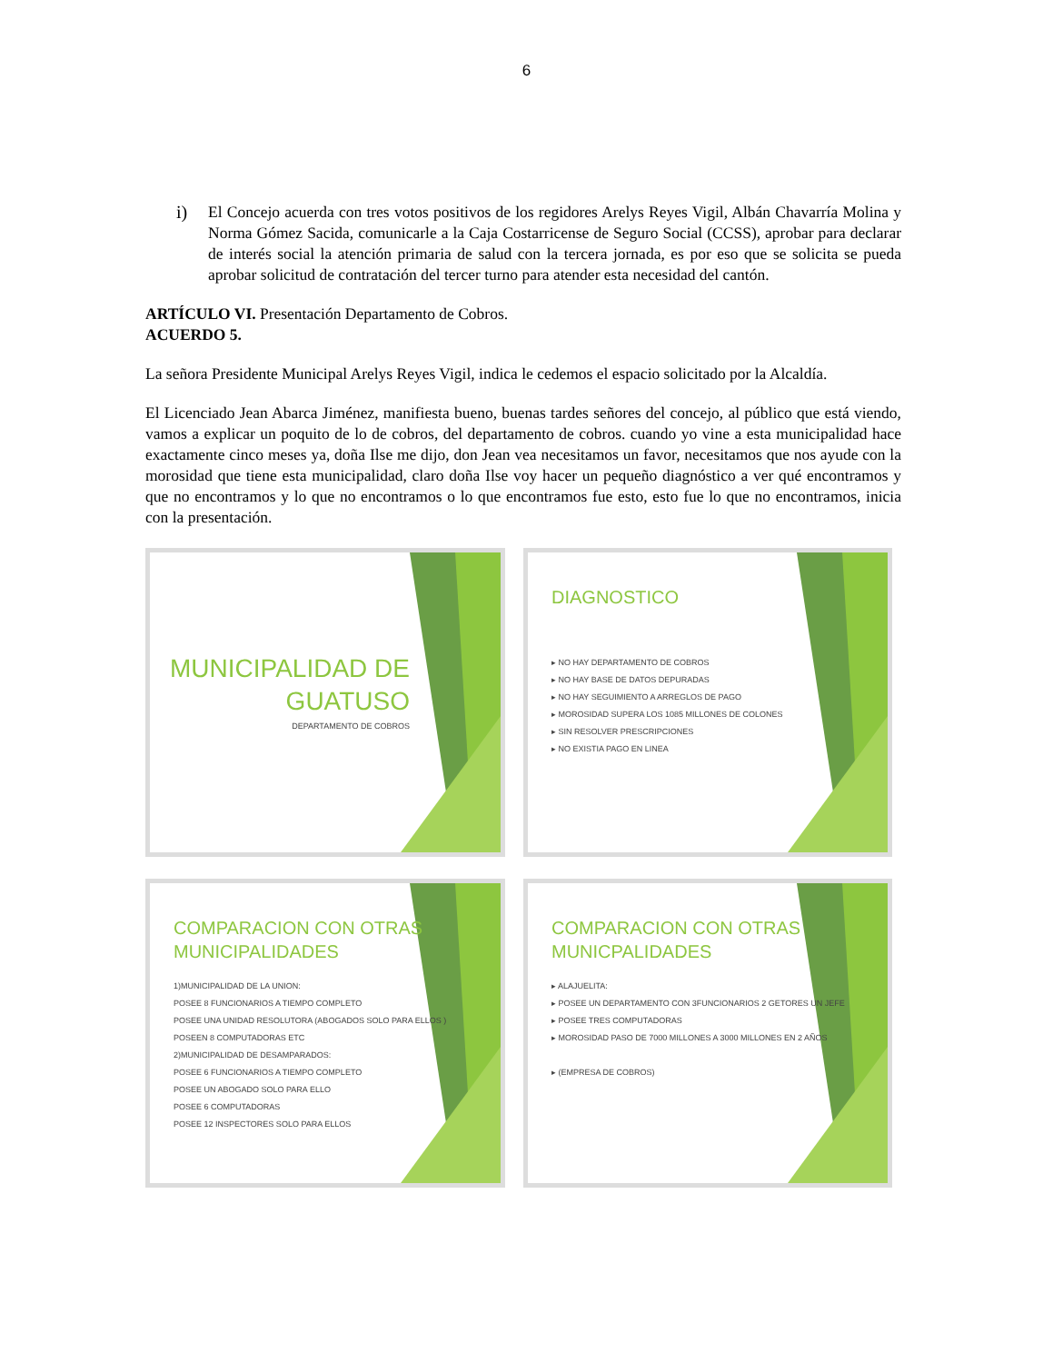6
i) El Concejo acuerda con tres votos positivos de los regidores Arelys Reyes Vigil, Albán Chavarría Molina y Norma Gómez Sacida, comunicarle a la Caja Costarricense de Seguro Social (CCSS), aprobar para declarar de interés social la atención primaria de salud con la tercera jornada, es por eso que se solicita se pueda aprobar solicitud de contratación del tercer turno para atender esta necesidad del cantón.
ARTÍCULO VI. Presentación Departamento de Cobros.
ACUERDO 5.
La señora Presidente Municipal Arelys Reyes Vigil, indica le cedemos el espacio solicitado por la Alcaldía.
El Licenciado Jean Abarca Jiménez, manifiesta bueno, buenas tardes señores del concejo, al público que está viendo, vamos a explicar un poquito de lo de cobros, del departamento de cobros. cuando yo vine a esta municipalidad hace exactamente cinco meses ya, doña Ilse me dijo, don Jean vea necesitamos un favor, necesitamos que nos ayude con la morosidad que tiene esta municipalidad, claro doña Ilse voy hacer un pequeño diagnóstico a ver qué encontramos y que no encontramos y lo que no encontramos o lo que encontramos fue esto, esto fue lo que no encontramos, inicia con la presentación.
MUNICIPALIDAD DE
GUATUSO
DEPARTAMENTO DE COBROS
DIAGNOSTICO
▸ NO HAY DEPARTAMENTO DE COBROS
▸ NO HAY BASE DE DATOS DEPURADAS
▸ NO HAY SEGUIMIENTO A ARREGLOS DE PAGO
▸ MOROSIDAD SUPERA LOS 1085 MILLONES DE COLONES
▸ SIN RESOLVER PRESCRIPCIONES
▸ NO EXISTIA PAGO EN LINEA
COMPARACION CON OTRAS
MUNICIPALIDADES
1)MUNICIPALIDAD DE LA UNION:
POSEE 8 FUNCIONARIOS A TIEMPO COMPLETO
POSEE UNA UNIDAD RESOLUTORA (ABOGADOS SOLO PARA ELLOS )
POSEEN 8 COMPUTADORAS ETC
2)MUNICIPALIDAD DE DESAMPARADOS:
POSEE 6 FUNCIONARIOS A TIEMPO COMPLETO
POSEE UN ABOGADO SOLO PARA ELLO
POSEE 6 COMPUTADORAS
POSEE 12 INSPECTORES SOLO PARA ELLOS
COMPARACION CON OTRAS
MUNICPALIDADES
▸ ALAJUELITA:
▸ POSEE UN DEPARTAMENTO CON 3FUNCIONARIOS 2 GETORES UN JEFE
▸ POSEE TRES COMPUTADORAS
▸ MOROSIDAD PASO DE 7000 MILLONES A 3000 MILLONES EN 2 AÑOS
▸ (EMPRESA DE COBROS)